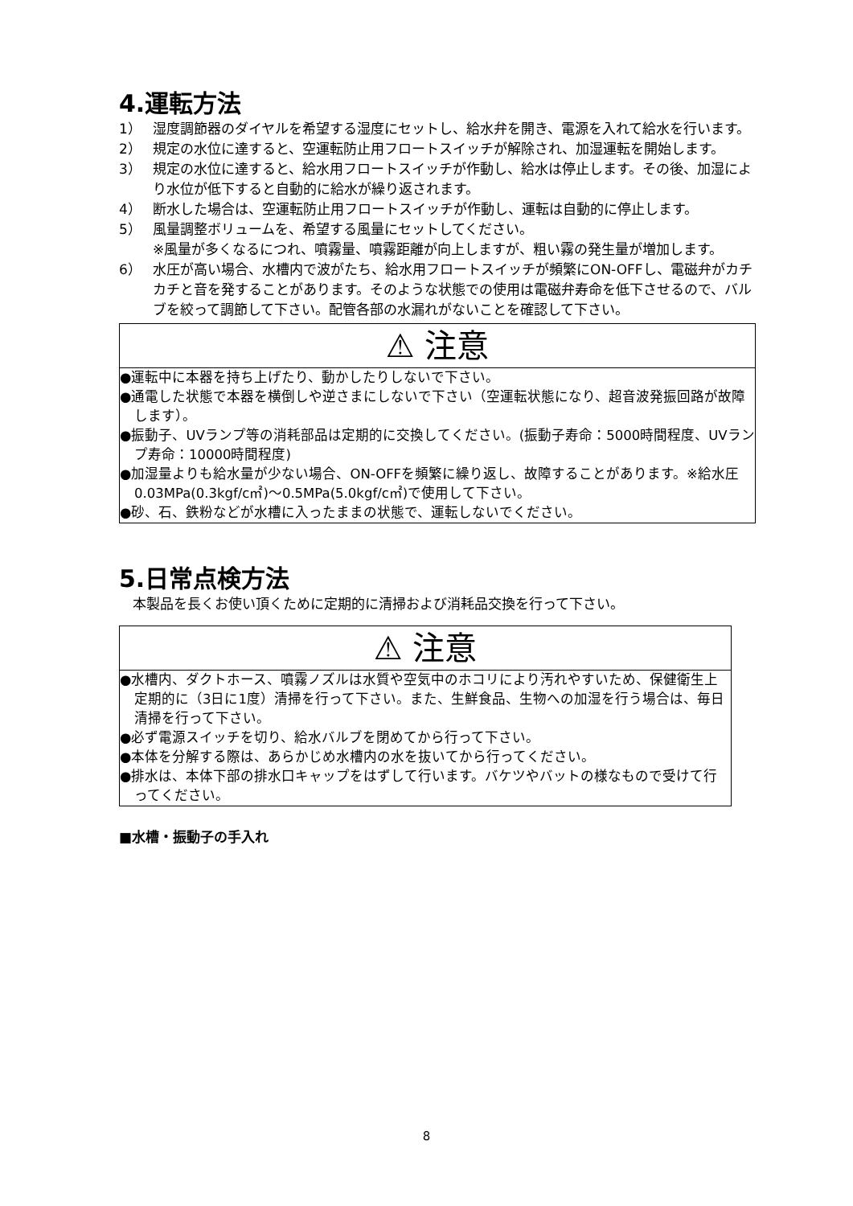4.運転方法
1） 湿度調節器のダイヤルを希望する湿度にセットし、給水弁を開き、電源を入れて給水を行います。
2） 規定の水位に達すると、空運転防止用フロートスイッチが解除され、加湿運転を開始します。
3） 規定の水位に達すると、給水用フロートスイッチが作動し、給水は停止します。その後、加湿により水位が低下すると自動的に給水が繰り返されます。
4） 断水した場合は、空運転防止用フロートスイッチが作動し、運転は自動的に停止します。
5） 風量調整ボリュームを、希望する風量にセットしてください。
※風量が多くなるにつれ、噴霧量、噴霧距離が向上しますが、粗い霧の発生量が増加します。
6） 水圧が高い場合、水槽内で波がたち、給水用フロートスイッチが頻繁にON-OFFし、電磁弁がカチカチと音を発することがあります。そのような状態での使用は電磁弁寿命を低下させるので、バルブを絞って調節して下さい。配管各部の水漏れがないことを確認して下さい。
⚠ 注意
●運転中に本器を持ち上げたり、動かしたりしないで下さい。
●通電した状態で本器を横倒しや逆さまにしないで下さい（空運転状態になり、超音波発振回路が故障します）。
●振動子、UVランプ等の消耗部品は定期的に交換してください。(振動子寿命：5000時間程度、UVランプ寿命：10000時間程度)
●加湿量よりも給水量が少ない場合、ON-OFFを頻繁に繰り返し、故障することがあります。※給水圧0.03MPa(0.3kgf/c㎡)～0.5MPa(5.0kgf/c㎡)で使用して下さい。
●砂、石、鉄粉などが水槽に入ったままの状態で、運転しないでください。
5.日常点検方法
　本製品を長くお使い頂くために定期的に清掃および消耗品交換を行って下さい。
⚠ 注意
●水槽内、ダクトホース、噴霧ノズルは水質や空気中のホコリにより汚れやすいため、保健衛生上定期的に（3日に1度）清掃を行って下さい。また、生鮮食品、生物への加湿を行う場合は、毎日清掃を行って下さい。
●必ず電源スイッチを切り、給水バルブを閉めてから行って下さい。
●本体を分解する際は、あらかじめ水槽内の水を抜いてから行ってください。
●排水は、本体下部の排水口キャップをはずして行います。バケツやバットの様なもので受けて行ってください。
■水槽・振動子の手入れ
8